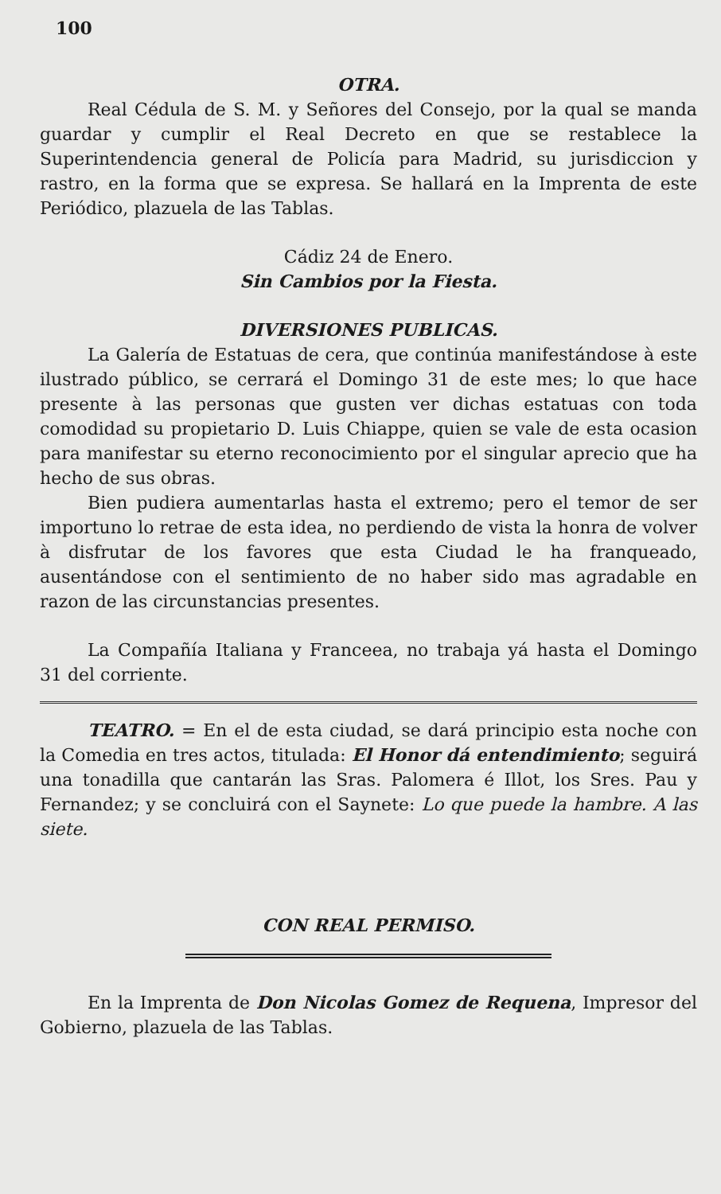100
OTRA.
Real Cédula de S. M. y Señores del Consejo, por la qual se manda guardar y cumplir el Real Decreto en que se restablece la Superintendencia general de Policía para Madrid, su jurisdiccion y rastro, en la forma que se expresa. Se hallará en la Imprenta de este Periódico, plazuela de las Tablas.
Cádiz 24 de Enero.
Sin Cambios por la Fiesta.
DIVERSIONES PUBLICAS.
La Galería de Estatuas de cera, que continúa manifestándose à este ilustrado público, se cerrará el Domingo 31 de este mes; lo que hace presente à las personas que gusten ver dichas estatuas con toda comodidad su propietario D. Luis Chiappe, quien se vale de esta ocasion para manifestar su eterno reconocimiento por el singular aprecio que ha hecho de sus obras.
Bien pudiera aumentarlas hasta el extremo; pero el temor de ser importuno lo retrae de esta idea, no perdiendo de vista la honra de volver à disfrutar de los favores que esta Ciudad le ha franqueado, ausentándose con el sentimiento de no haber sido mas agradable en razon de las circunstancias presentes.
La Compañía Italiana y Franceea, no trabaja yá hasta el Domingo 31 del corriente.
TEATRO. = En el de esta ciudad, se dará principio esta noche con la Comedia en tres actos, titulada: El Honor dá entendimiento; seguirá una tonadilla que cantarán las Sras. Palomera é Illot, los Sres. Pau y Fernandez; y se concluirá con el Saynete: Lo que puede la hambre. A las siete.
CON REAL PERMISO.
En la Imprenta de Don Nicolas Gomez de Requena, Impresor del Gobierno, plazuela de las Tablas.